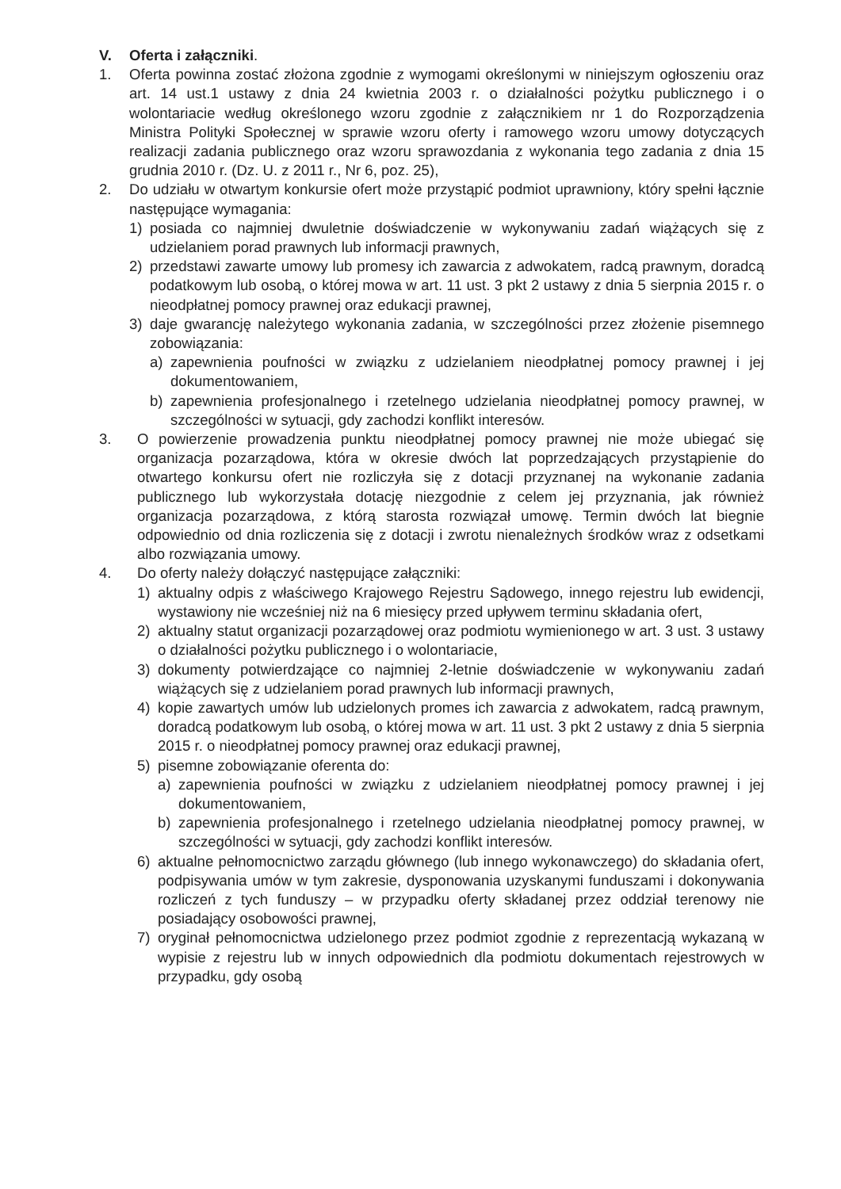V. Oferta i załączniki.
1. Oferta powinna zostać złożona zgodnie z wymogami określonymi w niniejszym ogłoszeniu oraz art. 14 ust.1 ustawy z dnia 24 kwietnia 2003 r. o działalności pożytku publicznego i o wolontariacie według określonego wzoru zgodnie z załącznikiem nr 1 do Rozporządzenia Ministra Polityki Społecznej w sprawie wzoru oferty i ramowego wzoru umowy dotyczących realizacji zadania publicznego oraz wzoru sprawozdania z wykonania tego zadania z dnia 15 grudnia 2010 r. (Dz. U. z 2011 r., Nr 6, poz. 25),
2. Do udziału w otwartym konkursie ofert może przystąpić podmiot uprawniony, który spełni łącznie następujące wymagania:
1) posiada co najmniej dwuletnie doświadczenie w wykonywaniu zadań wiążących się z udzielaniem porad prawnych lub informacji prawnych,
2) przedstawi zawarte umowy lub promesy ich zawarcia z adwokatem, radcą prawnym, doradcą podatkowym lub osobą, o której mowa w art. 11 ust. 3 pkt 2 ustawy z dnia 5 sierpnia 2015 r. o nieodpłatnej pomocy prawnej oraz edukacji prawnej,
3) daje gwarancję należytego wykonania zadania, w szczególności przez złożenie pisemnego zobowiązania:
a) zapewnienia poufności w związku z udzielaniem nieodpłatnej pomocy prawnej i jej dokumentowaniem,
b) zapewnienia profesjonalnego i rzetelnego udzielania nieodpłatnej pomocy prawnej, w szczególności w sytuacji, gdy zachodzi konflikt interesów.
3. O powierzenie prowadzenia punktu nieodpłatnej pomocy prawnej nie może ubiegać się organizacja pozarządowa, która w okresie dwóch lat poprzedzających przystąpienie do otwartego konkursu ofert nie rozliczyła się z dotacji przyznanej na wykonanie zadania publicznego lub wykorzystała dotację niezgodnie z celem jej przyznania, jak również organizacja pozarządowa, z którą starosta rozwiązał umowę. Termin dwóch lat biegnie odpowiednio od dnia rozliczenia się z dotacji i zwrotu nienależnych środków wraz z odsetkami albo rozwiązania umowy.
4. Do oferty należy dołączyć następujące załączniki:
1) aktualny odpis z właściwego Krajowego Rejestru Sądowego, innego rejestru lub ewidencji, wystawiony nie wcześniej niż na 6 miesięcy przed upływem terminu składania ofert,
2) aktualny statut organizacji pozarządowej oraz podmiotu wymienionego w art. 3 ust. 3 ustawy o działalności pożytku publicznego i o wolontariacie,
3) dokumenty potwierdzające co najmniej 2-letnie doświadczenie w wykonywaniu zadań wiążących się z udzielaniem porad prawnych lub informacji prawnych,
4) kopie zawartych umów lub udzielonych promes ich zawarcia z adwokatem, radcą prawnym, doradcą podatkowym lub osobą, o której mowa w art. 11 ust. 3 pkt 2 ustawy z dnia 5 sierpnia 2015 r. o nieodpłatnej pomocy prawnej oraz edukacji prawnej,
5) pisemne zobowiązanie oferenta do:
a) zapewnienia poufności w związku z udzielaniem nieodpłatnej pomocy prawnej i jej dokumentowaniem,
b) zapewnienia profesjonalnego i rzetelnego udzielania nieodpłatnej pomocy prawnej, w szczególności w sytuacji, gdy zachodzi konflikt interesów.
6) aktualne pełnomocnictwo zarządu głównego (lub innego wykonawczego) do składania ofert, podpisywania umów w tym zakresie, dysponowania uzyskanymi funduszami i dokonywania rozliczeń z tych funduszy – w przypadku oferty składanej przez oddział terenowy nie posiadający osobowości prawnej,
7) oryginał pełnomocnictwa udzielonego przez podmiot zgodnie z reprezentacją wykazaną w wypisie z rejestru lub w innych odpowiednich dla podmiotu dokumentach rejestrowych w przypadku, gdy osobą